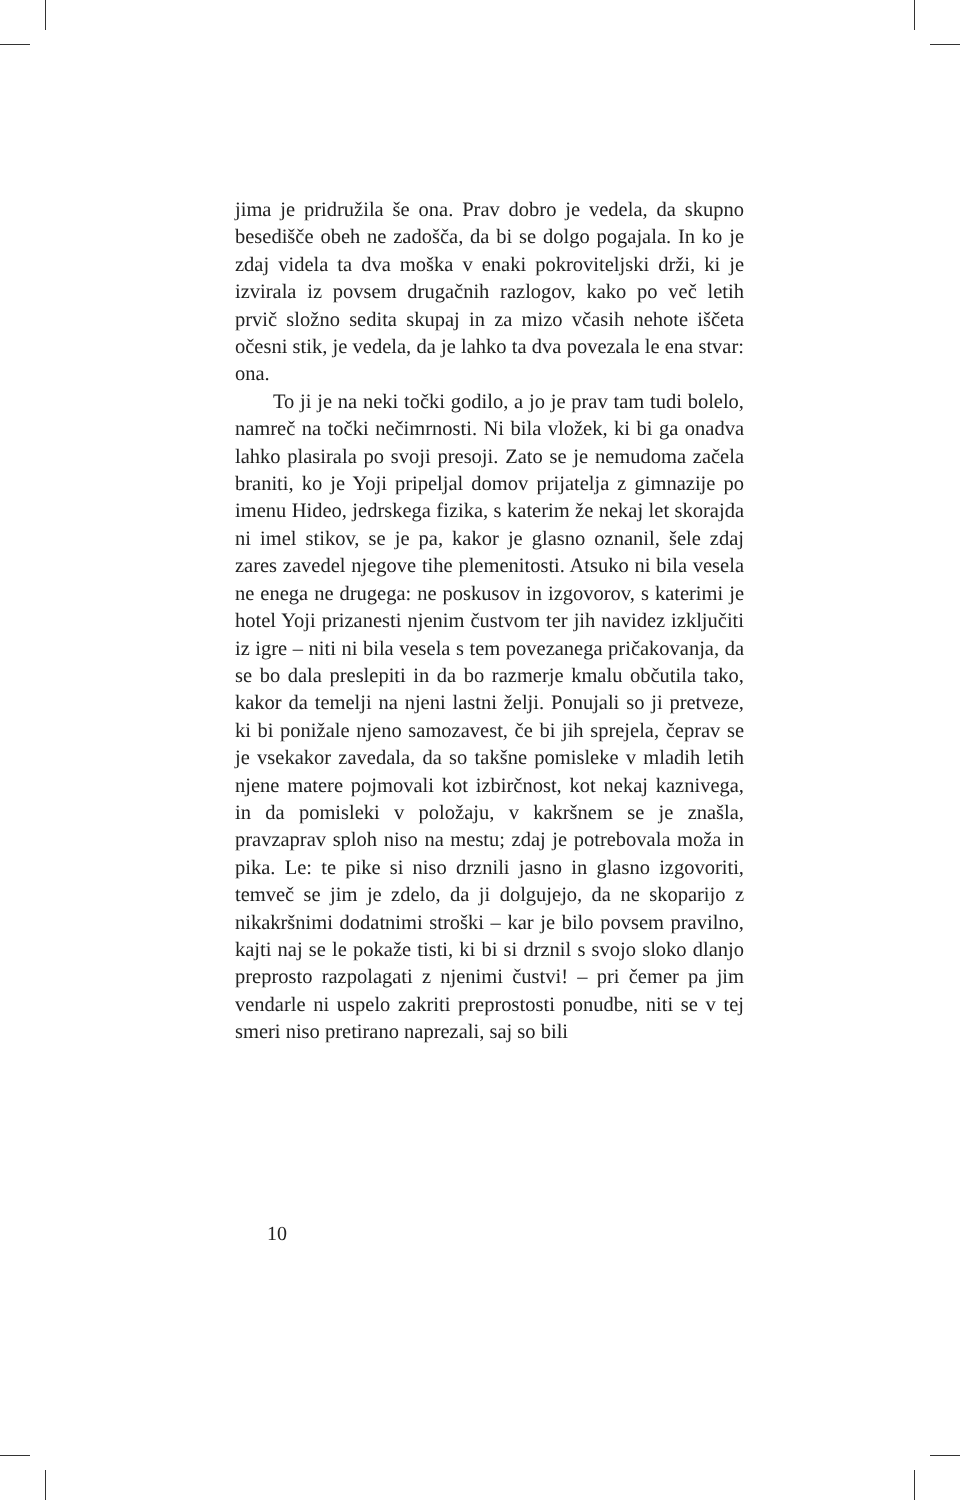jima je pridružila še ona. Prav dobro je vedela, da skupno besedišče obeh ne zadošča, da bi se dolgo pogajala. In ko je zdaj videla ta dva moška v enaki pokroviteljski drži, ki je izvirala iz povsem drugačnih razlogov, kako po več letih prvič složno sedita skupaj in za mizo včasih nehote iščeta očesni stik, je vedela, da je lahko ta dva povezala le ena stvar: ona.
To ji je na neki točki godilo, a jo je prav tam tudi bolelo, namreč na točki nečimrnosti. Ni bila vložek, ki bi ga onadva lahko plasirala po svoji presoji. Zato se je nemudoma začela braniti, ko je Yoji pripeljal domov prijatelja z gimnazije po imenu Hideo, jedrskega fizika, s katerim že nekaj let skorajda ni imel stikov, se je pa, kakor je glasno oznanil, šele zdaj zares zavedel njegove tihe plemenitosti. Atsuko ni bila vesela ne enega ne drugega: ne poskusov in izgovorov, s katerimi je hotel Yoji prizanesti njenim čustvom ter jih navidez izključiti iz igre – niti ni bila vesela s tem povezanega pričakovanja, da se bo dala preslepiti in da bo razmerje kmalu občutila tako, kakor da temelji na njeni lastni želji. Ponujali so ji pretveze, ki bi ponižale njeno samozavest, če bi jih sprejela, čeprav se je vsekakor zavedala, da so takšne pomisleke v mladih letih njene matere pojmovali kot izbirčnost, kot nekaj kaznivega, in da pomisleki v položaju, v kakršnem se je znašla, pravzaprav sploh niso na mestu; zdaj je potrebovala moža in pika. Le: te pike si niso drznili jasno in glasno izgovoriti, temveč se jim je zdelo, da ji dolgujejo, da ne skoparijo z nikakršnimi dodatnimi stroški – kar je bilo povsem pravilno, kajti naj se le pokaže tisti, ki bi si drznil s svojo sloko dlanjo preprosto razpolagati z njenimi čustvi! – pri čemer pa jim vendarle ni uspelo zakriti preprostosti ponudbe, niti se v tej smeri niso pretirano naprezali, saj so bili
10